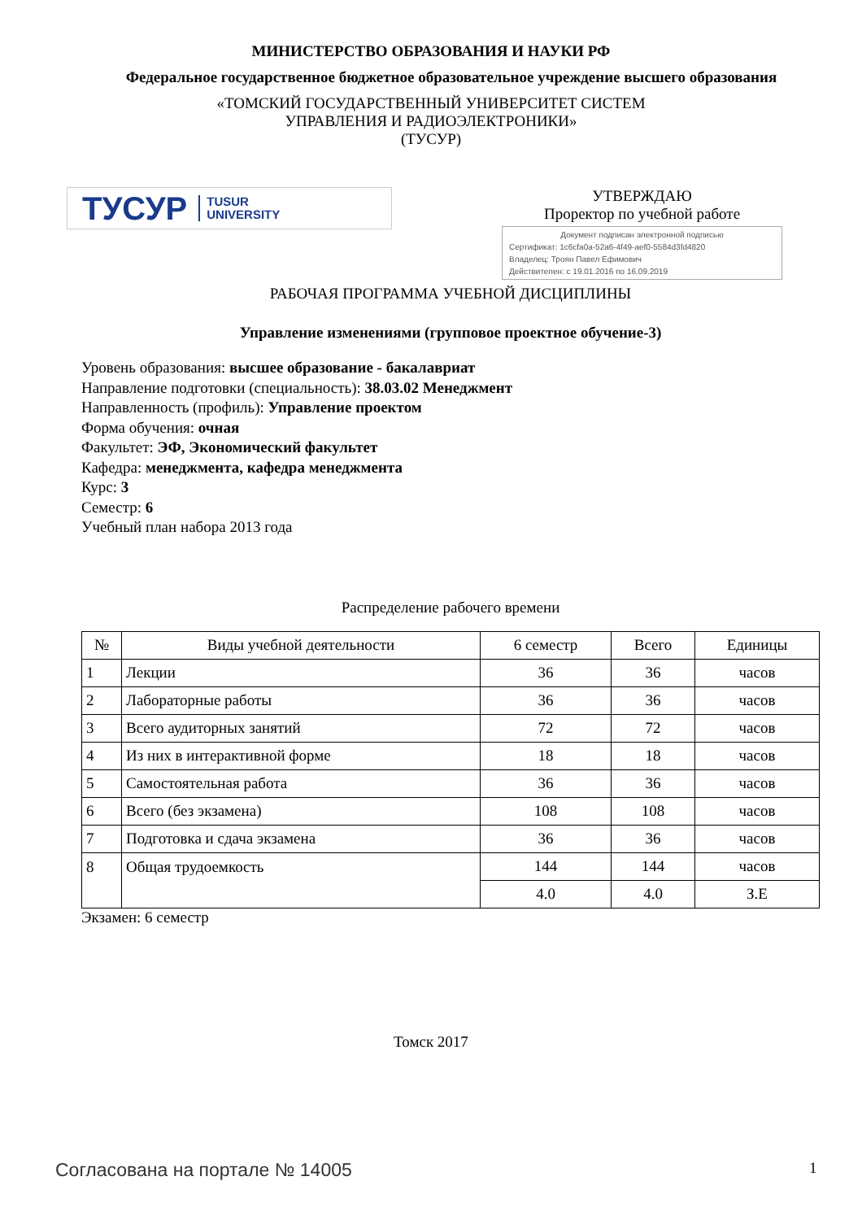МИНИСТЕРСТВО ОБРАЗОВАНИЯ И НАУКИ РФ
Федеральное государственное бюджетное образовательное учреждение высшего образования
«ТОМСКИЙ ГОСУДАРСТВЕННЫЙ УНИВЕРСИТЕТ СИСТЕМ
УПРАВЛЕНИЯ И РАДИОЭЛЕКТРОНИКИ»
(ТУСУР)
ТУСУР TUSUR
UNIVERSITY
УТВЕРЖДАЮ
Проректор по учебной работе
Документ подписан электронной подписью
Сертификат: 1c6cfa0a-52a6-4f49-aef0-5584d3fd4820
Владелец: Троян Павел Ефимович
Действителен: с 19.01.2016 по 16.09.2019
РАБОЧАЯ ПРОГРАММА УЧЕБНОЙ ДИСЦИПЛИНЫ
Управление изменениями (групповое проектное обучение-3)
Уровень образования: высшее образование - бакалавриат
Направление подготовки (специальность): 38.03.02 Менеджмент
Направленность (профиль): Управление проектом
Форма обучения: очная
Факультет: ЭФ, Экономический факультет
Кафедра: менеджмента, кафедра менеджмента
Курс: 3
Семестр: 6
Учебный план набора 2013 года
Распределение рабочего времени
| № | Виды учебной деятельности | 6 семестр | Всего | Единицы |
| --- | --- | --- | --- | --- |
| 1 | Лекции | 36 | 36 | часов |
| 2 | Лабораторные работы | 36 | 36 | часов |
| 3 | Всего аудиторных занятий | 72 | 72 | часов |
| 4 | Из них в интерактивной форме | 18 | 18 | часов |
| 5 | Самостоятельная работа | 36 | 36 | часов |
| 6 | Всего (без экзамена) | 108 | 108 | часов |
| 7 | Подготовка и сдача экзамена | 36 | 36 | часов |
| 8 | Общая трудоемкость | 144 | 144 | часов |
| | | 4.0 | 4.0 | З.Е |
Экзамен: 6 семестр
Томск 2017
Согласована на портале № 14005 1